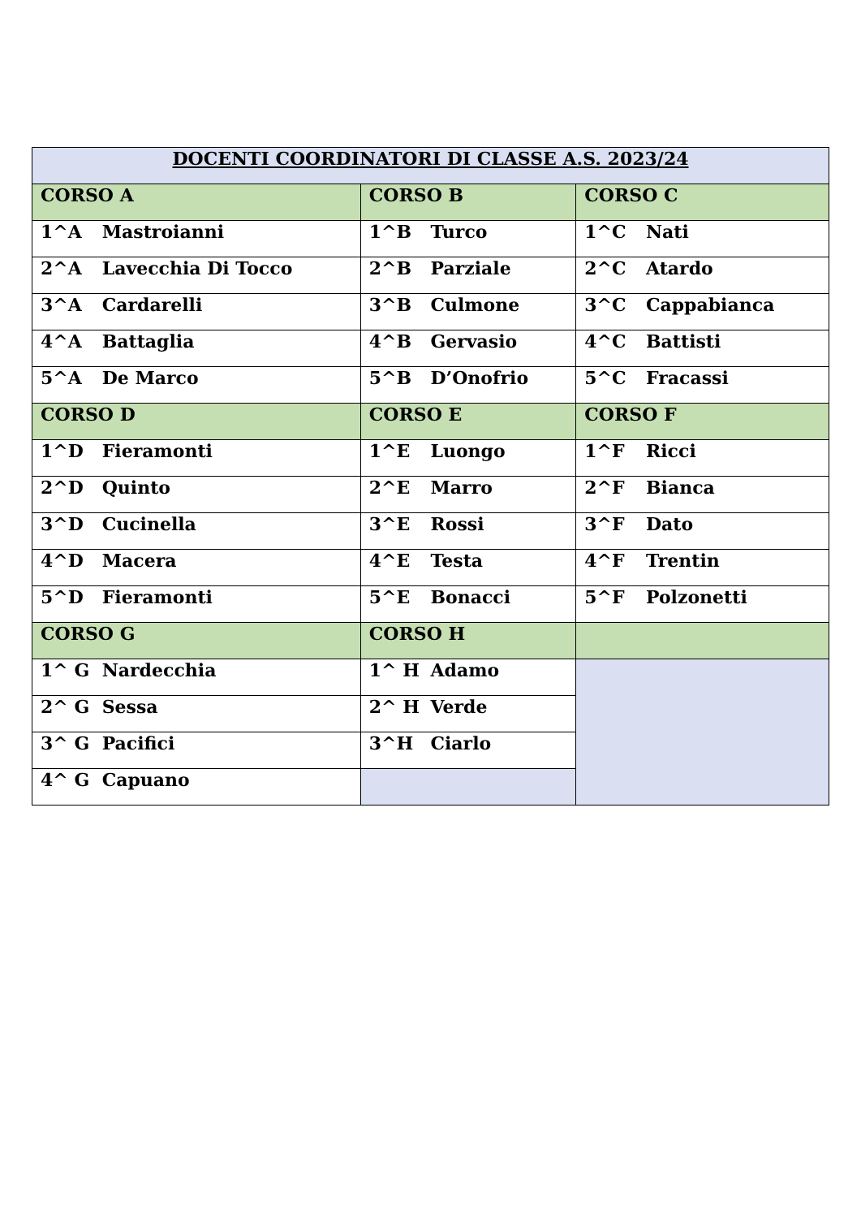| DOCENTI COORDINATORI DI CLASSE A.S. 2023/24 | | |
| --- | --- | --- |
| CORSO A | CORSO B | CORSO C |
| 1^A Mastroianni | 1^B Turco | 1^C Nati |
| 2^A Lavecchia Di Tocco | 2^B Parziale | 2^C Atardo |
| 3^A Cardarelli | 3^B Culmone | 3^C Cappabianca |
| 4^A Battaglia | 4^B Gervasio | 4^C Battisti |
| 5^A De Marco | 5^B D’Onofrio | 5^C Fracassi |
| CORSO D | CORSO E | CORSO F |
| 1^D Fieramonti | 1^E Luongo | 1^F Ricci |
| 2^D Quinto | 2^E Marro | 2^F Bianca |
| 3^D Cucinella | 3^E Rossi | 3^F Dato |
| 4^D Macera | 4^E Testa | 4^F Trentin |
| 5^D Fieramonti | 5^E Bonacci | 5^F Polzonetti |
| CORSO G | CORSO H | |
| 1^ G Nardecchia | 1^ H Adamo | |
| 2^ G Sessa | 2^ H Verde | |
| 3^ G Pacifici | 3^H Ciarlo | |
| 4^ G Capuano | | |